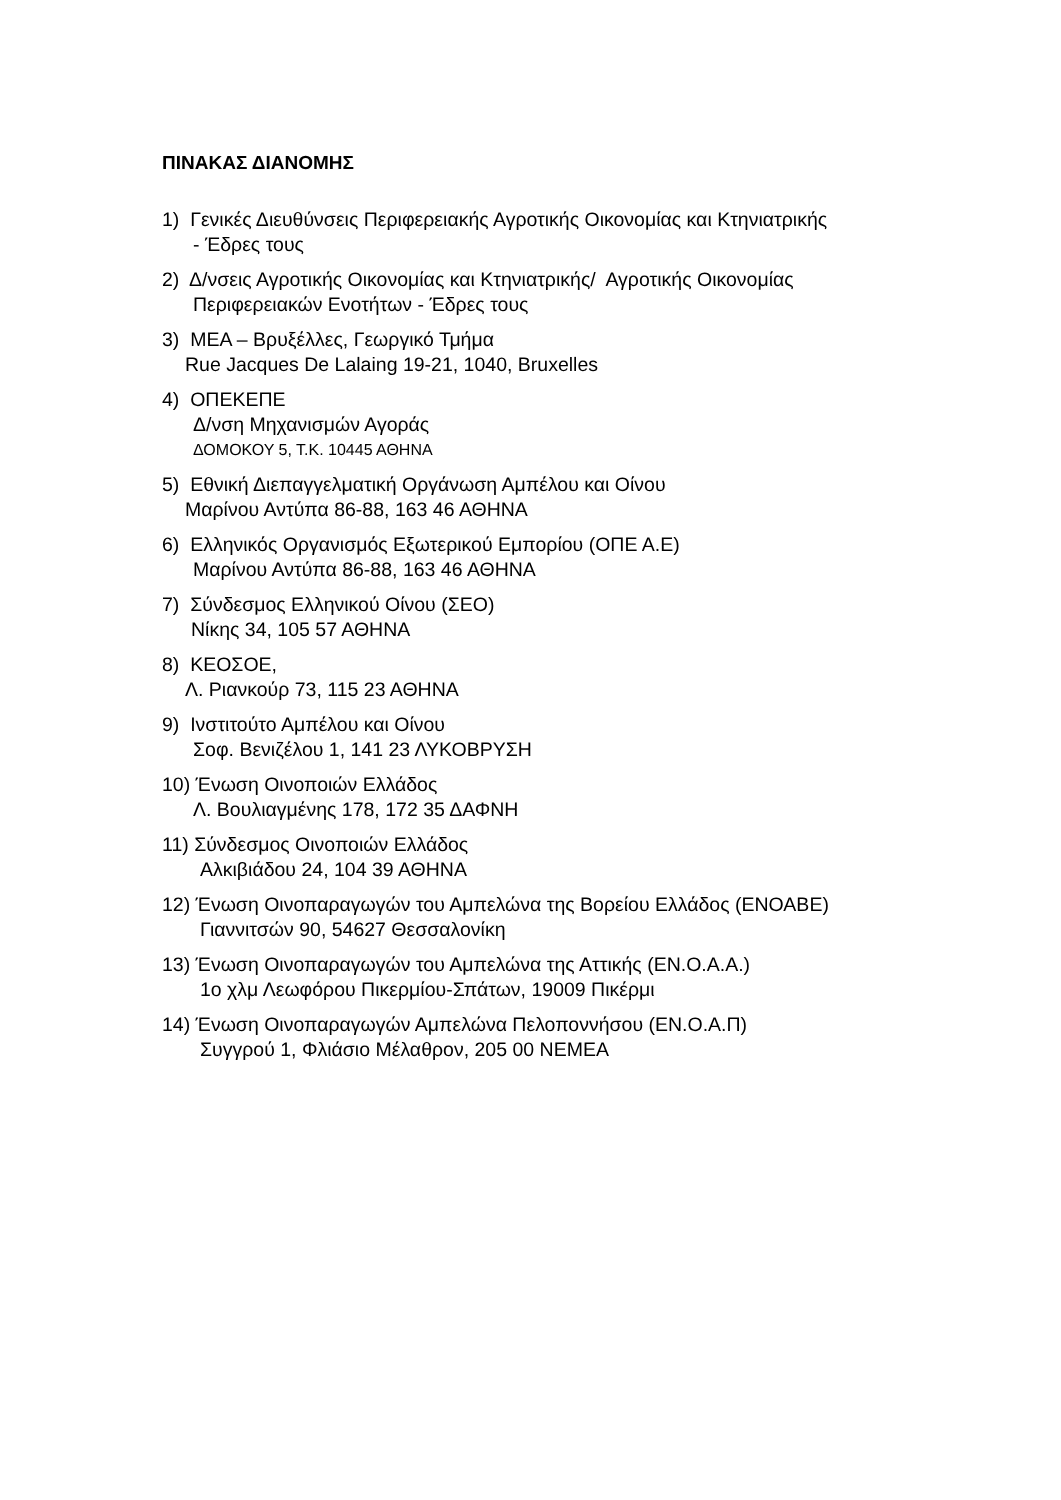ΠΙΝΑΚΑΣ ΔΙΑΝΟΜΗΣ
1) Γενικές Διευθύνσεις Περιφερειακής Αγροτικής Οικονομίας και Κτηνιατρικής
- Έδρες τους
2) Δ/νσεις Αγροτικής Οικονομίας και Κτηνιατρικής/ Αγροτικής Οικονομίας
Περιφερειακών Ενοτήτων - Έδρες τους
3) ΜΕΑ – Βρυξέλλες, Γεωργικό Τμήμα
Rue Jacques De Lalaing 19-21, 1040, Bruxelles
4) ΟΠΕΚΕΠΕ
Δ/νση Μηχανισμών Αγοράς
ΔΟΜΟΚΟΥ 5, Τ.Κ. 10445 ΑΘΗΝΑ
5) Εθνική Διεπαγγελματική Οργάνωση Αμπέλου και Οίνου
Μαρίνου Αντύπα 86-88, 163 46 ΑΘΗΝΑ
6) Ελληνικός Οργανισμός Εξωτερικού Εμπορίου (ΟΠΕ Α.Ε)
Μαρίνου Αντύπα 86-88, 163 46 ΑΘΗΝΑ
7) Σύνδεσμος Ελληνικού Οίνου (ΣΕΟ)
Νίκης 34, 105 57 ΑΘΗΝΑ
8) ΚΕΟΣΟΕ,
Λ. Ριανκούρ 73, 115 23 ΑΘΗΝΑ
9) Ινστιτούτο Αμπέλου και Οίνου
Σοφ. Βενιζέλου 1, 141 23 ΛΥΚΟΒΡΥΣΗ
10) Ένωση Οινοποιών Ελλάδος
Λ. Βουλιαγμένης 178, 172 35 ΔΑΦΝΗ
11) Σύνδεσμος Οινοποιών Ελλάδος
Αλκιβιάδου 24, 104 39 ΑΘΗΝΑ
12) Ένωση Οινοπαραγωγών του Αμπελώνα της Βορείου Ελλάδος (ΕΝΟΑΒΕ)
Γιαννιτσών 90, 54627 Θεσσαλονίκη
13) Ένωση Οινοπαραγωγών του Αμπελώνα της Αττικής (ΕΝ.Ο.Α.Α.)
1ο χλμ Λεωφόρου Πικερμίου-Σπάτων, 19009 Πικέρμι
14) Ένωση Οινοπαραγωγών Αμπελώνα Πελοποννήσου (ΕΝ.Ο.Α.Π)
Συγγρού 1, Φλιάσιο Μέλαθρον, 205 00 ΝΕΜΕΑ